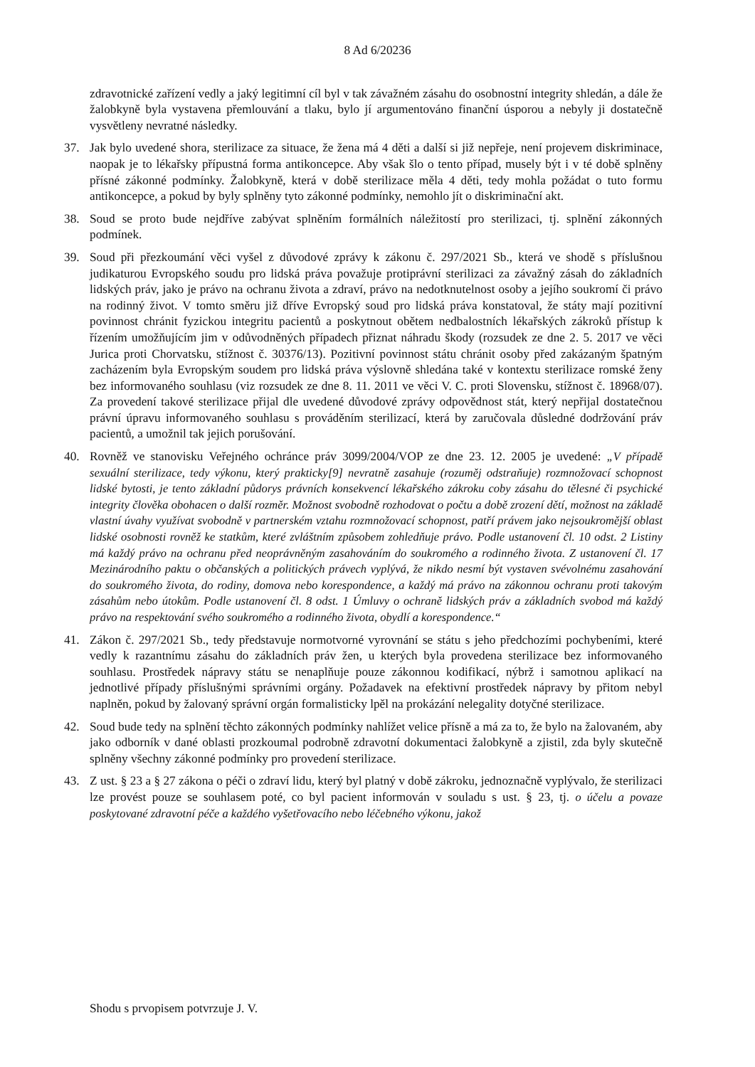8 Ad 6/20236
zdravotnické zařízení vedly a jaký legitimní cíl byl v tak závažném zásahu do osobnostní integrity shledán, a dále že žalobkyně byla vystavena přemlouvání a tlaku, bylo jí argumentováno finanční úsporou a nebyly ji dostatečně vysvětleny nevratné následky.
37. Jak bylo uvedené shora, sterilizace za situace, že žena má 4 děti a další si již nepřeje, není projevem diskriminace, naopak je to lékařsky přípustná forma antikoncepce. Aby však šlo o tento případ, musely být i v té době splněny přísné zákonné podmínky. Žalobkyně, která v době sterilizace měla 4 děti, tedy mohla požádat o tuto formu antikoncepce, a pokud by byly splněny tyto zákonné podmínky, nemohlo jít o diskriminační akt.
38. Soud se proto bude nejdříve zabývat splněním formálních náležitostí pro sterilizaci, tj. splnění zákonných podmínek.
39. Soud při přezkoumání věci vyšel z důvodové zprávy k zákonu č. 297/2021 Sb., která ve shodě s příslušnou judikaturou Evropského soudu pro lidská práva považuje protiprávní sterilizaci za závažný zásah do základních lidských práv, jako je právo na ochranu života a zdraví, právo na nedotknutelnost osoby a jejího soukromí či právo na rodinný život. V tomto směru již dříve Evropský soud pro lidská práva konstatoval, že státy mají pozitivní povinnost chránit fyzickou integritu pacientů a poskytnout obětem nedbalostních lékařských zákroků přístup k řízením umožňujícím jim v odůvodněných případech přiznat náhradu škody (rozsudek ze dne 2. 5. 2017 ve věci Jurica proti Chorvatsku, stížnost č. 30376/13). Pozitivní povinnost státu chránit osoby před zakázaným špatným zacházením byla Evropským soudem pro lidská práva výslovně shledána také v kontextu sterilizace romské ženy bez informovaného souhlasu (viz rozsudek ze dne 8. 11. 2011 ve věci V. C. proti Slovensku, stížnost č. 18968/07). Za provedení takové sterilizace přijal dle uvedené důvodové zprávy odpovědnost stát, který nepřijal dostatečnou právní úpravu informovaného souhlasu s prováděním sterilizací, která by zaručovala důsledné dodržování práv pacientů, a umožnil tak jejich porušování.
40. Rovněž ve stanovisku Veřejného ochránce práv 3099/2004/VOP ze dne 23. 12. 2005 je uvedené: „V případě sexuální sterilizace, tedy výkonu, který prakticky[9] nevratně zasahuje (rozuměj odstraňuje) rozmnožovací schopnost lidské bytosti, je tento základní půdorys právních konsekvencí lékařského zákroku coby zásahu do tělesné či psychické integrity člověka obohacen o další rozměr. Možnost svobodně rozhodovat o počtu a době zrození dětí, možnost na základě vlastní úvahy využívat svobodně v partnerském vztahu rozmnožovací schopnost, patří právem jako nejsoukromější oblast lidské osobnosti rovněž ke statkům, které zvláštním způsobem zohledňuje právo. Podle ustanovení čl. 10 odst. 2 Listiny má každý právo na ochranu před neoprávněným zasahováním do soukromého a rodinného života. Z ustanovení čl. 17 Mezinárodního paktu o občanských a politických právech vyplývá, že nikdo nesmí být vystaven svévolnému zasahování do soukromého života, do rodiny, domova nebo korespondence, a každý má právo na zákonnou ochranu proti takovým zásahům nebo útokům. Podle ustanovení čl. 8 odst. 1 Úmluvy o ochraně lidských práv a základních svobod má každý právo na respektování svého soukromého a rodinného života, obydlí a korespondence.“
41. Zákon č. 297/2021 Sb., tedy představuje normotvorné vyrovnání se státu s jeho předchozími pochybeními, které vedly k razantnímu zásahu do základních práv žen, u kterých byla provedena sterilizace bez informovaného souhlasu. Prostředek nápravy státu se nenaplňuje pouze zákonnou kodifikací, nýbrž i samotnou aplikací na jednotlivé případy příslušnými správními orgány. Požadavek na efektivní prostředek nápravy by přitom nebyl naplněn, pokud by žalovaný správní orgán formalisticky lpěl na prokázání nelegality dotyčné sterilizace.
42. Soud bude tedy na splnění těchto zákonných podmínky nahlížet velice přísně a má za to, že bylo na žalovaném, aby jako odborník v dané oblasti prozkoumal podrobně zdravotní dokumentaci žalobkyně a zjistil, zda byly skutečně splněny všechny zákonné podmínky pro provedení sterilizace.
43. Z ust. § 23 a § 27 zákona o péči o zdraví lidu, který byl platný v době zákroku, jednoznačně vyplývalo, že sterilizaci lze provést pouze se souhlasem poté, co byl pacient informován v souladu s ust. § 23, tj. o účelu a povaze poskytované zdravotní péče a každého vyšetřovacího nebo léčebného výkonu, jakož
Shodu s prvopisem potvrzuje J. V.